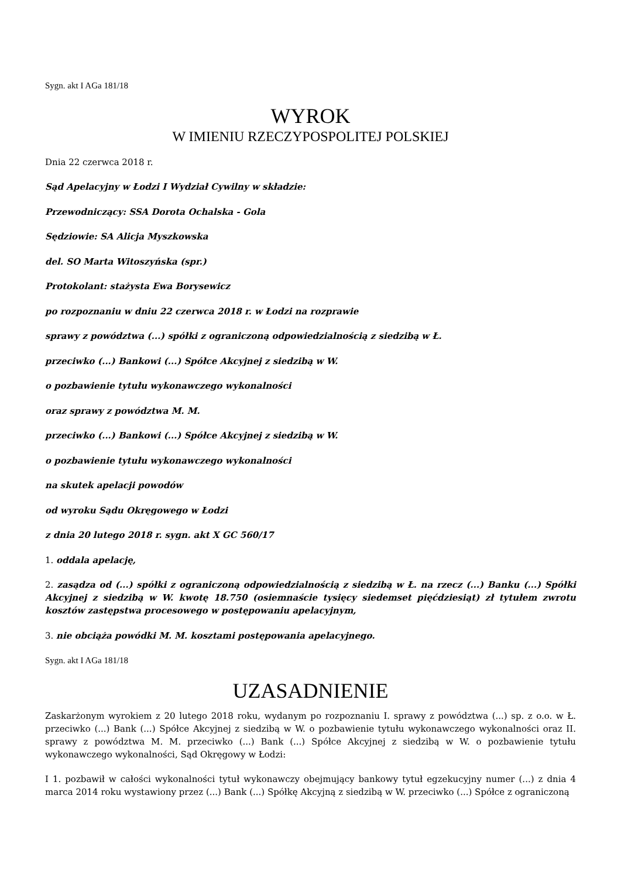Sygn. akt I AGa 181/18
WYROK
W IMIENIU RZECZYPOSPOLITEJ POLSKIEJ
Dnia 22 czerwca 2018 r.
Sąd Apelacyjny w Łodzi I Wydział Cywilny w składzie:
Przewodniczący: SSA Dorota Ochalska - Gola
Sędziowie: SA Alicja Myszkowska
del. SO Marta Witoszyńska (spr.)
Protokolant: stażysta Ewa Borysewicz
po rozpoznaniu w dniu 22 czerwca 2018 r. w Łodzi na rozprawie
sprawy z powództwa (...) spółki z ograniczoną odpowiedzialnością z siedzibą w Ł.
przeciwko (...) Bankowi (...) Spółce Akcyjnej z siedzibą w W.
o pozbawienie tytułu wykonawczego wykonalności
oraz sprawy z powództwa M. M.
przeciwko (...) Bankowi (...) Spółce Akcyjnej z siedzibą w W.
o pozbawienie tytułu wykonawczego wykonalności
na skutek apelacji powodów
od wyroku Sądu Okręgowego w Łodzi
z dnia 20 lutego 2018 r. sygn. akt X GC 560/17
1. oddala apelację,
2. zasądza od (...) spółki z ograniczoną odpowiedzialnością z siedzibą w Ł. na rzecz (...) Banku (...) Spółki Akcyjnej z siedzibą w W. kwotę 18.750 (osiemnaście tysięcy siedemset pięćdziesiąt) zł tytułem zwrotu kosztów zastępstwa procesowego w postępowaniu apelacyjnym,
3. nie obciąża powódki M. M. kosztami postępowania apelacyjnego.
Sygn. akt I AGa 181/18
UZASADNIENIE
Zaskarżonym wyrokiem z 20 lutego 2018 roku, wydanym po rozpoznaniu I. sprawy z powództwa (...) sp. z o.o. w Ł. przeciwko (...) Bank (...) Spółce Akcyjnej z siedzibą w W. o pozbawienie tytułu wykonawczego wykonalności oraz II. sprawy z powództwa M. M. przeciwko (...) Bank (...) Spółce Akcyjnej z siedzibą w W. o pozbawienie tytułu wykonawczego wykonalności, Sąd Okręgowy w Łodzi:
I 1. pozbawił w całości wykonalności tytuł wykonawczy obejmujący bankowy tytuł egzekucyjny numer (...) z dnia 4 marca 2014 roku wystawiony przez (...) Bank (...) Spółkę Akcyjną z siedzibą w W. przeciwko (...) Spółce z ograniczoną